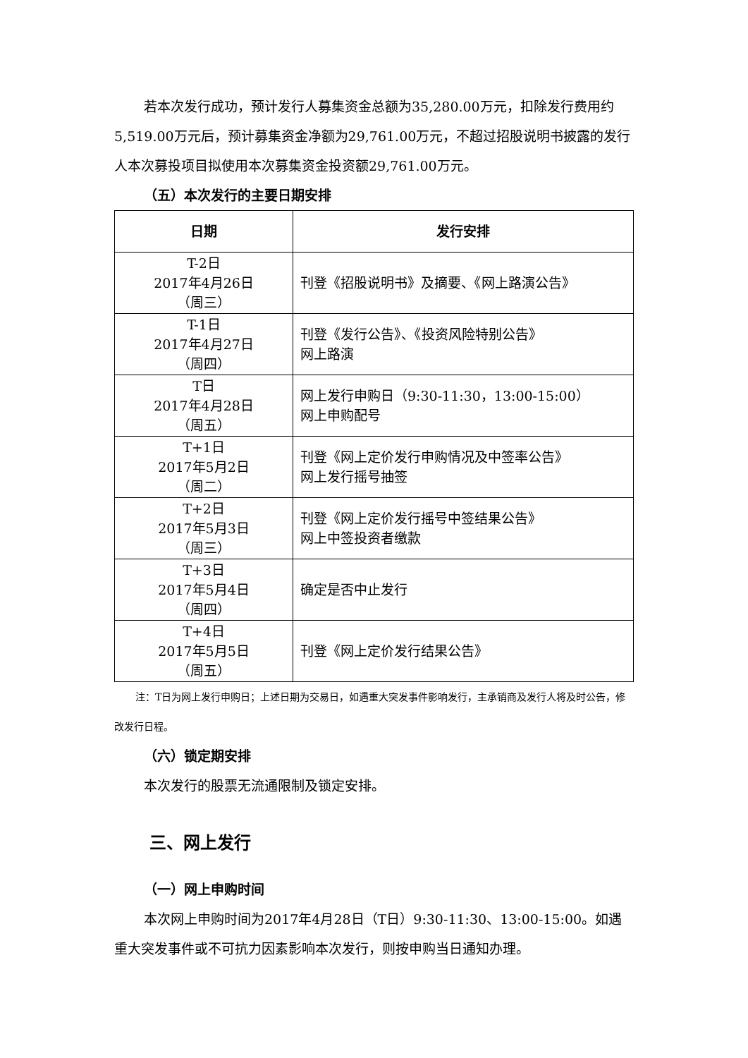若本次发行成功，预计发行人募集资金总额为35,280.00万元，扣除发行费用约5,519.00万元后，预计募集资金净额为29,761.00万元，不超过招股说明书披露的发行人本次募投项目拟使用本次募集资金投资额29,761.00万元。
（五）本次发行的主要日期安排
| 日期 | 发行安排 |
| --- | --- |
| T-2日 2017年4月26日 （周三） | 刊登《招股说明书》及摘要、《网上路演公告》 |
| T-1日 2017年4月27日 （周四） | 刊登《发行公告》、《投资风险特别公告》 网上路演 |
| T日 2017年4月28日 （周五） | 网上发行申购日（9:30-11:30，13:00-15:00） 网上申购配号 |
| T+1日 2017年5月2日 （周二） | 刊登《网上定价发行申购情况及中签率公告》 网上发行摇号抽签 |
| T+2日 2017年5月3日 （周三） | 刊登《网上定价发行摇号中签结果公告》 网上中签投资者缴款 |
| T+3日 2017年5月4日 （周四） | 确定是否中止发行 |
| T+4日 2017年5月5日 （周五） | 刊登《网上定价发行结果公告》 |
注：T日为网上发行申购日；上述日期为交易日，如遇重大突发事件影响发行，主承销商及发行人将及时公告，修改发行日程。
（六）锁定期安排
本次发行的股票无流通限制及锁定安排。
三、网上发行
（一）网上申购时间
本次网上申购时间为2017年4月28日（T日）9:30-11:30、13:00-15:00。如遇重大突发事件或不可抗力因素影响本次发行，则按申购当日通知办理。